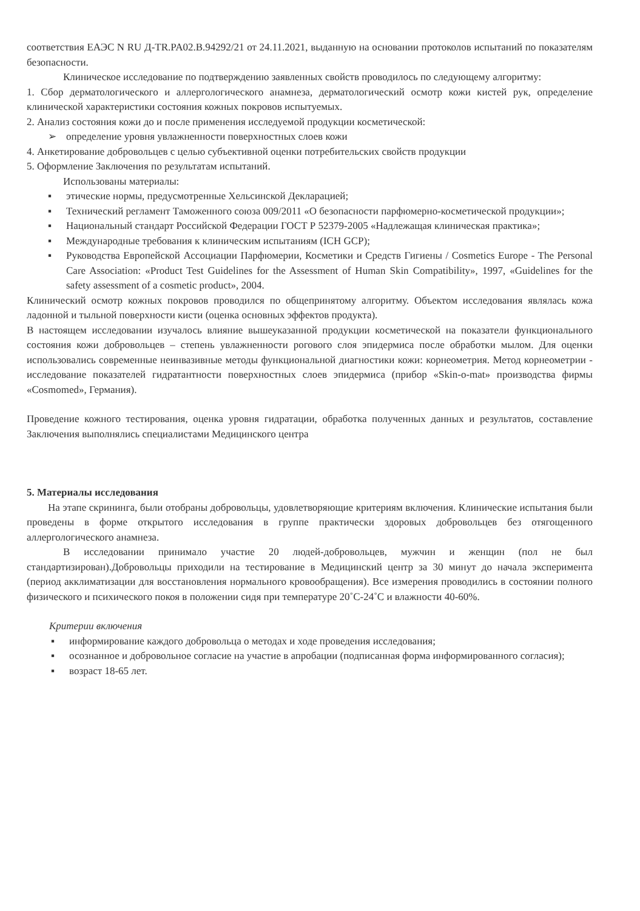соответствия ЕАЭС N RU Д-TR.PA02.B.94292/21 от 24.11.2021, выданную на основании протоколов испытаний по показателям безопасности.
Клиническое исследование по подтверждению заявленных свойств проводилось по следующему алгоритму:
1. Сбор дерматологического и аллергологического анамнеза, дерматологический осмотр кожи кистей рук, определение клинической характеристики состояния кожных покровов испытуемых.
2. Анализ состояния кожи до и после применения исследуемой продукции косметической:
➢ определение уровня увлажненности поверхностных слоев кожи
4. Анкетирование добровольцев с целью субъективной оценки потребительских свойств продукции
5. Оформление Заключения по результатам испытаний.
Использованы материалы:
▪ этические нормы, предусмотренные Хельсинской Декларацией;
▪ Технический регламент Таможенного союза 009/2011 «О безопасности парфюмерно-косметической продукции»;
▪ Национальный стандарт Российской Федерации ГОСТ Р 52379-2005 «Надлежащая клиническая практика»;
▪ Международные требования к клиническим испытаниям (ICH GCP);
▪ Руководства Европейской Ассоциации Парфюмерии, Косметики и Средств Гигиены / Cosmetics Europe - The Personal Care Association: «Product Test Guidelines for the Assessment of Human Skin Compatibility», 1997, «Guidelines for the safety assessment of a cosmetic product», 2004.
Клинический осмотр кожных покровов проводился по общепринятому алгоритму. Объектом исследования являлась кожа ладонной и тыльной поверхности кисти (оценка основных эффектов продукта).
В настоящем исследовании изучалось влияние вышеуказанной продукции косметической на показатели функционального состояния кожи добровольцев – степень увлажненности рогового слоя эпидермиса после обработки мылом. Для оценки использовались современные неинвазивные методы функциональной диагностики кожи: корнеометрия. Метод корнеометрии - исследование показателей гидратантности поверхностных слоев эпидермиса (прибор «Skin-o-mat» производства фирмы «Cosmomed», Германия).
Проведение кожного тестирования, оценка уровня гидратации, обработка полученных данных и результатов, составление Заключения выполнялись специалистами Медицинского центра
5. Материалы исследования
На этапе скрининга, были отобраны добровольцы, удовлетворяющие критериям включения. Клинические испытания были проведены в форме открытого исследования в группе практически здоровых добровольцев без отягощенного аллергологического анамнеза.
В исследовании принимало участие 20 людей-добровольцев, мужчин и женщин (пол не был стандартизирован).Добровольцы приходили на тестирование в Медицинский центр за 30 минут до начала эксперимента (период акклиматизации для восстановления нормального кровообращения). Все измерения проводились в состоянии полного физического и психического покоя в положении сидя при температуре 20˚С-24˚С и влажности 40-60%.
Критерии включения
▪ информирование каждого добровольца о методах и ходе проведения исследования;
▪ осознанное и добровольное согласие на участие в апробации (подписанная форма информированного согласия);
▪ возраст 18-65 лет.